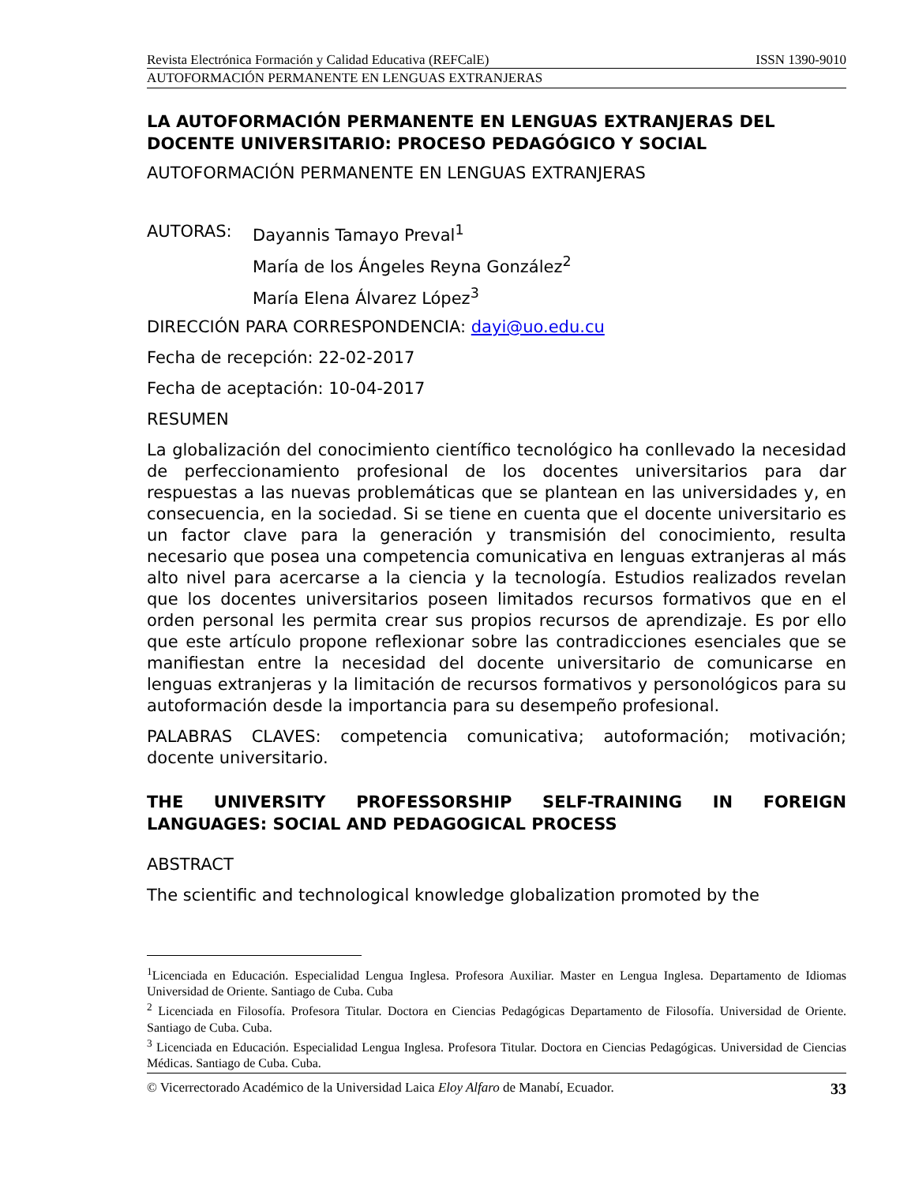Revista Electrónica Formación y Calidad Educativa (REFCalE) ISSN 1390-9010
AUTOFORMACIÓN PERMANENTE EN LENGUAS EXTRANJERAS
LA AUTOFORMACIÓN PERMANENTE EN LENGUAS EXTRANJERAS DEL DOCENTE UNIVERSITARIO: PROCESO PEDAGÓGICO Y SOCIAL
AUTOFORMACIÓN PERMANENTE EN LENGUAS EXTRANJERAS
| AUTORAS: | Dayannis Tamayo Preval<sup>1</sup> |
| | María de los Ángeles Reyna González<sup>2</sup> |
| | María Elena Álvarez López<sup>3</sup> |
DIRECCIÓN PARA CORRESPONDENCIA: dayi@uo.edu.cu
Fecha de recepción: 22-02-2017
Fecha de aceptación: 10-04-2017
RESUMEN
La globalización del conocimiento científico tecnológico ha conllevado la necesidad de perfeccionamiento profesional de los docentes universitarios para dar respuestas a las nuevas problemáticas que se plantean en las universidades y, en consecuencia, en la sociedad. Si se tiene en cuenta que el docente universitario es un factor clave para la generación y transmisión del conocimiento, resulta necesario que posea una competencia comunicativa en lenguas extranjeras al más alto nivel para acercarse a la ciencia y la tecnología. Estudios realizados revelan que los docentes universitarios poseen limitados recursos formativos que en el orden personal les permita crear sus propios recursos de aprendizaje. Es por ello que este artículo propone reflexionar sobre las contradicciones esenciales que se manifiestan entre la necesidad del docente universitario de comunicarse en lenguas extranjeras y la limitación de recursos formativos y personológicos para su autoformación desde la importancia para su desempeño profesional.
PALABRAS CLAVES: competencia comunicativa; autoformación; motivación; docente universitario.
THE UNIVERSITY PROFESSORSHIP SELF-TRAINING IN FOREIGN LANGUAGES: SOCIAL AND PEDAGOGICAL PROCESS
ABSTRACT
The scientific and technological knowledge globalization promoted by the
<sup>1</sup> Licenciada en Educación. Especialidad Lengua Inglesa. Profesora Auxiliar. Master en Lengua Inglesa. Departamento de Idiomas Universidad de Oriente. Santiago de Cuba. Cuba
<sup>2</sup> Licenciada en Filosofía. Profesora Titular. Doctora en Ciencias Pedagógicas Departamento de Filosofía. Universidad de Oriente. Santiago de Cuba. Cuba.
<sup>3</sup> Licenciada en Educación. Especialidad Lengua Inglesa. Profesora Titular. Doctora en Ciencias Pedagógicas. Universidad de Ciencias Médicas. Santiago de Cuba. Cuba.
© Vicerrectorado Académico de la Universidad Laica Eloy Alfaro de Manabí, Ecuador. 33